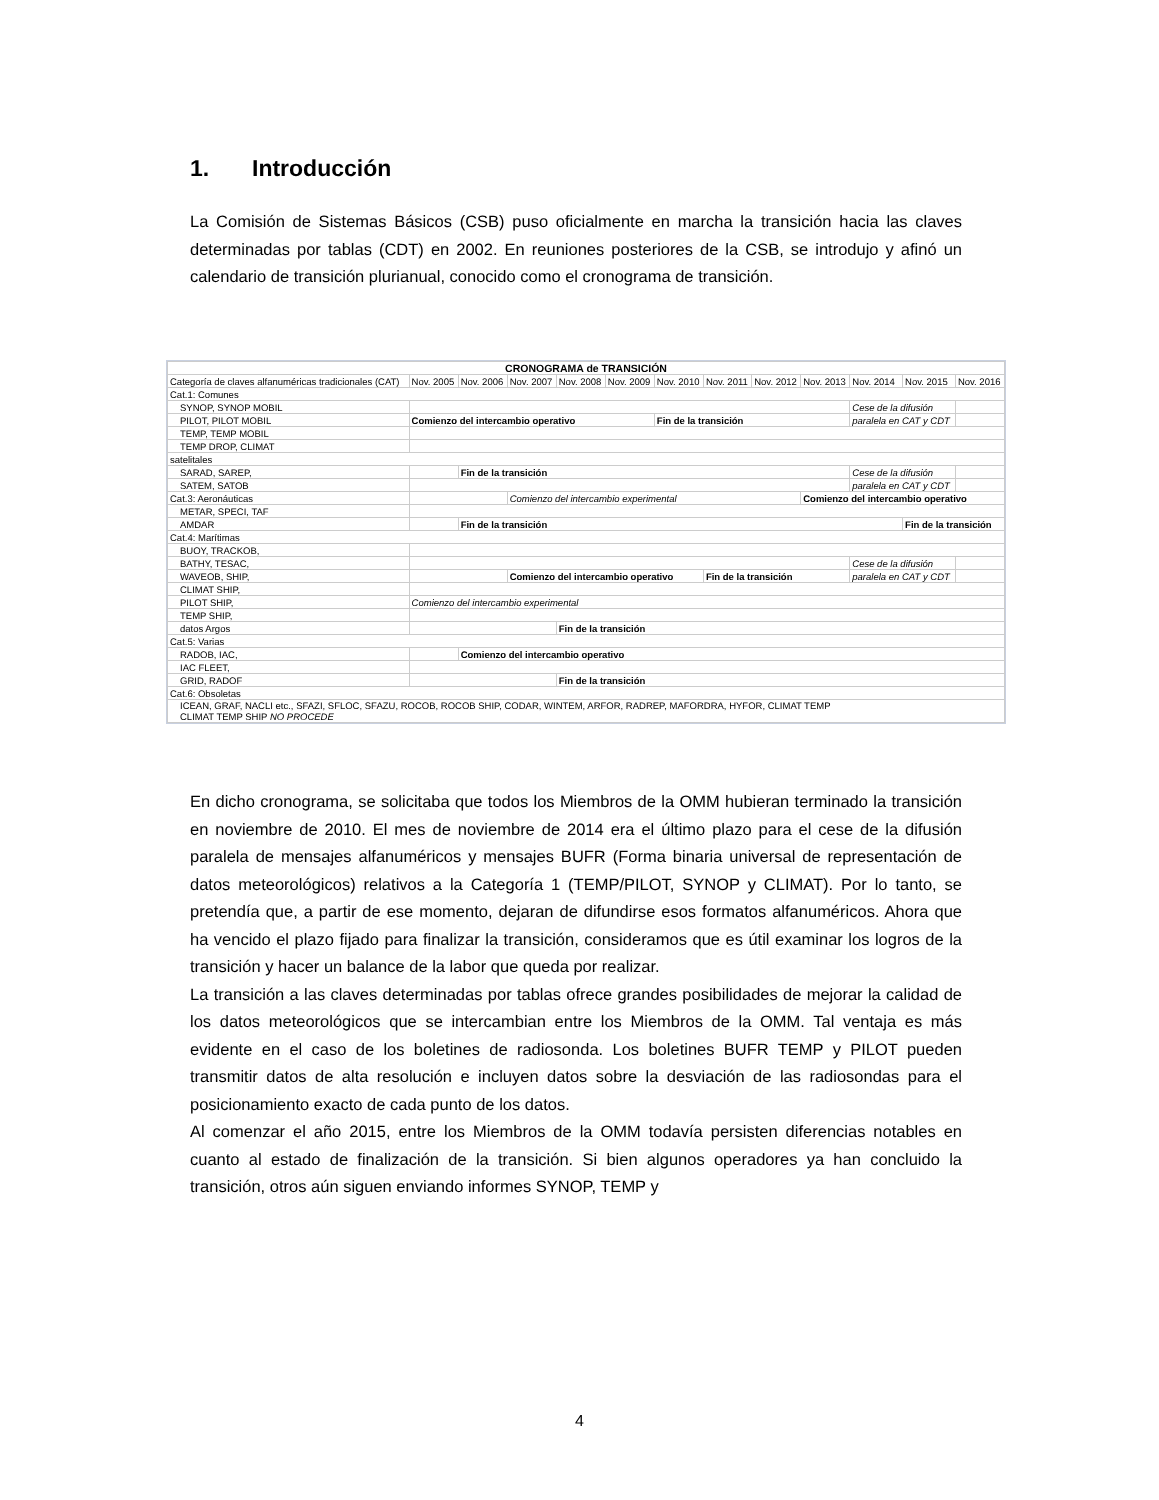1. Introducción
La Comisión de Sistemas Básicos (CSB) puso oficialmente en marcha la transición hacia las claves determinadas por tablas (CDT) en 2002. En reuniones posteriores de la CSB, se introdujo y afinó un calendario de transición plurianual, conocido como el cronograma de transición.
| CRONOGRAMA de TRANSICIÓN | | | | | | | | | | | | |
| Categoría de claves alfanuméricas tradicionales (CAT) | Nov. 2005 | Nov. 2006 | Nov. 2007 | Nov. 2008 | Nov. 2009 | Nov. 2010 | Nov. 2011 | Nov. 2012 | Nov. 2013 | Nov. 2014 | Nov. 2015 | Nov. 2016 |
| Cat.1: Comunes | | | | | | | | | | | | |
| SYNOP, SYNOP MOBIL | | | | | | | | | | Cese de la difusión | | |
| PILOT, PILOT MOBIL | Comienzo del intercambio operativo | | | | | Fin de la transición | | | | paralela en CAT y CDT | | |
| TEMP, TEMP MOBIL | | | | | | | | | | | | |
| TEMP DROP, CLIMAT | | | | | | | | | | | | |
| satelitales | | | | | | | | | | | | |
| SARAD, SAREP, | | Fin de la transición | | | | | | | | Cese de la difusión | | |
| SATEM, SATOB | | | | | | | | | | paralela en CAT y CDT | | |
| Cat.3: Aeronáuticas | | | Comienzo del intercambio experimental | | | | | | Comienzo del intercambio operativo | | | |
| METAR, SPECI, TAF | | | | | | | | | | | | |
| AMDAR | | Fin de la transición | | | | | | | | | Fin de la transición | |
| Cat.4: Marítimas | | | | | | | | | | | | |
| BUOY, TRACKOB, | | | | | | | | | | | | |
| BATHY, TESAC, | | | | | | | | | | Cese de la difusión | | |
| WAVEOB, SHIP, | | | Comienzo del intercambio operativo | | | | Fin de la transición | | | paralela en CAT y CDT | | |
| CLIMAT SHIP, | | | | | | | | | | | | |
| PILOT SHIP, | Comienzo del intercambio experimental | | | | | | | | | | | |
| TEMP SHIP, | | | | | | | | | | | | |
| datos Argos | | | | Fin de la transición | | | | | | | | |
| Cat.5: Varias | | | | | | | | | | | | |
| RADOB, IAC, | | Comienzo del intercambio operativo | | | | | | | | | | |
| IAC FLEET, | | | | | | | | | | | | |
| GRID, RADOF | | | | Fin de la transición | | | | | | | | |
| Cat.6: Obsoletas | | | | | | | | | | | | |
| ICEAN, GRAF, NACLI etc., SFAZI, SFLOC, SFAZU, ROCOB, ROCOB SHIP, CODAR, WINTEM, ARFOR, RADREP, MAFORDRA, HYFOR, CLIMAT TEMP CLIMAT TEMP SHIP NO PROCEDE | | | | | | | | | | | | |
En dicho cronograma, se solicitaba que todos los Miembros de la OMM hubieran terminado la transición en noviembre de 2010. El mes de noviembre de 2014 era el último plazo para el cese de la difusión paralela de mensajes alfanuméricos y mensajes BUFR (Forma binaria universal de representación de datos meteorológicos) relativos a la Categoría 1 (TEMP/PILOT, SYNOP y CLIMAT). Por lo tanto, se pretendía que, a partir de ese momento, dejaran de difundirse esos formatos alfanuméricos. Ahora que ha vencido el plazo fijado para finalizar la transición, consideramos que es útil examinar los logros de la transición y hacer un balance de la labor que queda por realizar.
La transición a las claves determinadas por tablas ofrece grandes posibilidades de mejorar la calidad de los datos meteorológicos que se intercambian entre los Miembros de la OMM. Tal ventaja es más evidente en el caso de los boletines de radiosonda. Los boletines BUFR TEMP y PILOT pueden transmitir datos de alta resolución e incluyen datos sobre la desviación de las radiosondas para el posicionamiento exacto de cada punto de los datos.
Al comenzar el año 2015, entre los Miembros de la OMM todavía persisten diferencias notables en cuanto al estado de finalización de la transición. Si bien algunos operadores ya han concluido la transición, otros aún siguen enviando informes SYNOP, TEMP y
4